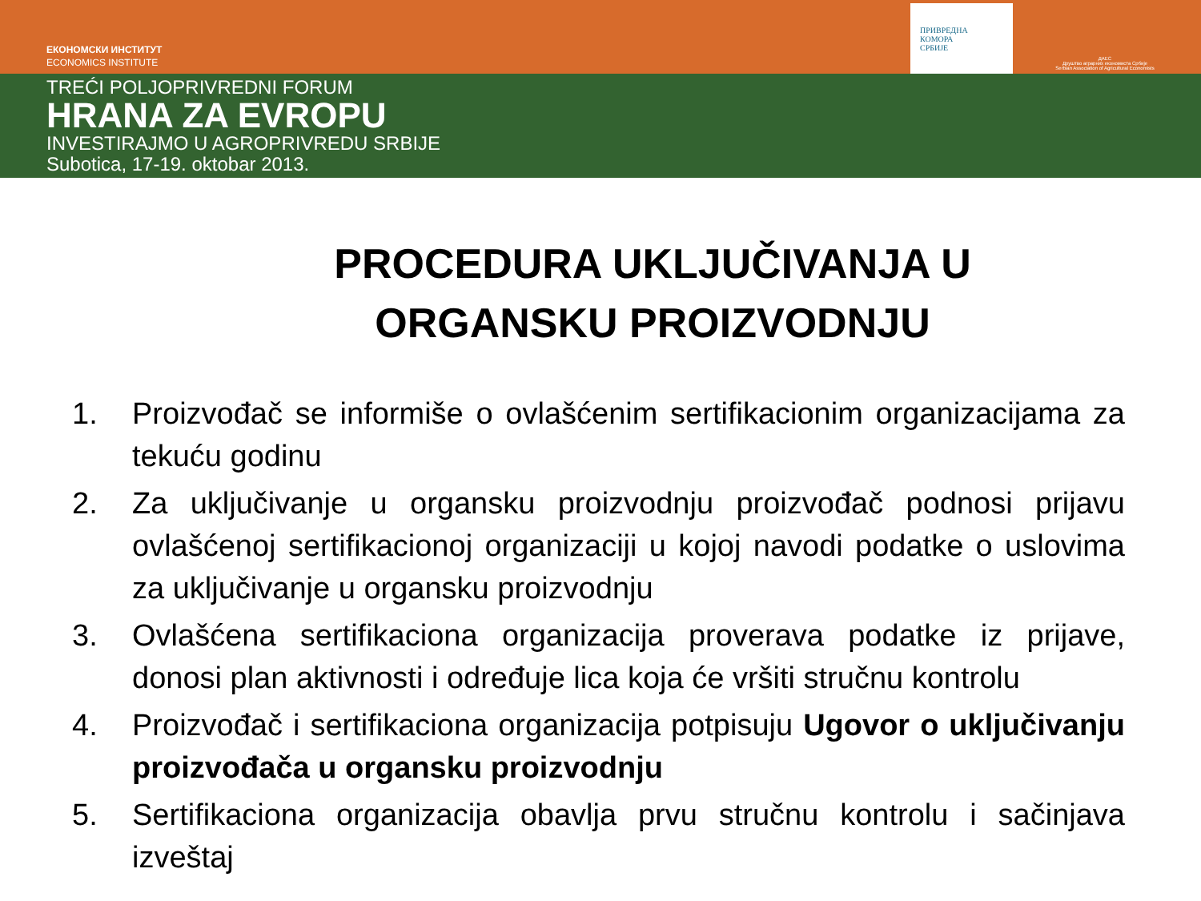ЕКОНОМСКИ ИНСТИТУТ
ECONOMICS INSTITUTE
ПРИВРЕДНА
КОМОРА
СРБИЈЕ
ДАЕС
Друштво аграрних економиста Србије
Serbian Association of Agricultural Economists
TREĆI POLJOPRIVREDNI FORUM
HRANA ZA EVROPU
INVESTIRAJMO U AGROPRIVREDU SRBIJE
Subotica, 17-19. oktobar 2013.
PROCEDURA UKLJUČIVANJA U ORGANSKU PROIZVODNJU
1. Proizvođač se informiše o ovlašćenim sertifikacionim organizacijama za tekuću godinu
2. Za uključivanje u organsku proizvodnju proizvođač podnosi prijavu ovlašćenoj sertifikacionoj organizaciji u kojoj navodi podatke o uslovima za uključivanje u organsku proizvodnju
3. Ovlašćena sertifikaciona organizacija proverava podatke iz prijave, donosi plan aktivnosti i određuje lica koja će vršiti stručnu kontrolu
4. Proizvođač i sertifikaciona organizacija potpisuju Ugovor o uključivanju proizvođača u organsku proizvodnju
5. Sertifikaciona organizacija obavlja prvu stručnu kontrolu i sačinjava izveštaj